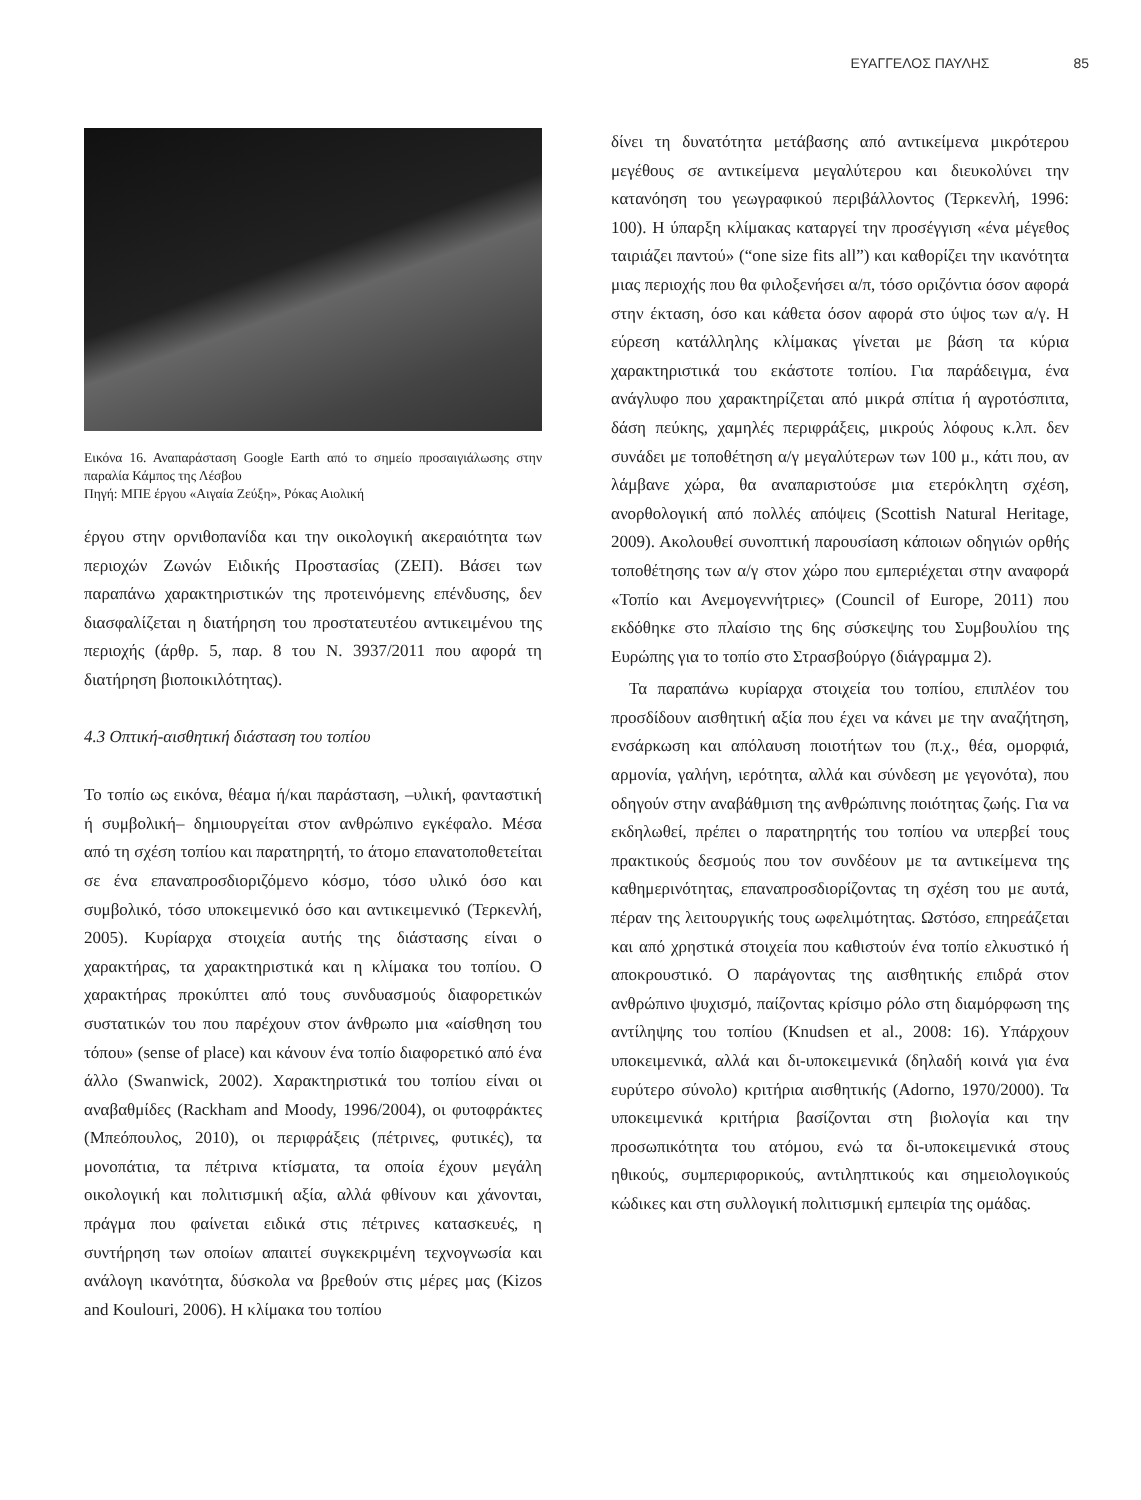ΕΥΑΓΓΕΛΟΣ ΠΑΥΛΗΣ 85
Εικόνα 16. Αναπαράσταση Google Earth από το σημείο προσαιγιάλωσης στην παραλία Κάμπος της Λέσβου
Πηγή: ΜΠΕ έργου «Αιγαία Ζεύξη», Ρόκας Αιολική
έργου στην ορνιθοπανίδα και την οικολογική ακεραιότητα των περιοχών Ζωνών Ειδικής Προστασίας (ΖΕΠ). Βάσει των παραπάνω χαρακτηριστικών της προτεινόμενης επένδυσης, δεν διασφαλίζεται η διατήρηση του προστατευτέου αντικειμένου της περιοχής (άρθρ. 5, παρ. 8 του Ν. 3937/2011 που αφορά τη διατήρηση βιοποικιλότητας).
4.3 Οπτική-αισθητική διάσταση του τοπίου
Το τοπίο ως εικόνα, θέαμα ή/και παράσταση, –υλική, φανταστική ή συμβολική– δημιουργείται στον ανθρώπινο εγκέφαλο. Μέσα από τη σχέση τοπίου και παρατηρητή, το άτομο επανατοποθετείται σε ένα επαναπροσδιοριζόμενο κόσμο, τόσο υλικό όσο και συμβολικό, τόσο υποκειμενικό όσο και αντικειμενικό (Τερκενλή, 2005). Κυρίαρχα στοιχεία αυτής της διάστασης είναι ο χαρακτήρας, τα χαρακτηριστικά και η κλίμακα του τοπίου. Ο χαρακτήρας προκύπτει από τους συνδυασμούς διαφορετικών συστατικών του που παρέχουν στον άνθρωπο μια «αίσθηση του τόπου» (sense of place) και κάνουν ένα τοπίο διαφορετικό από ένα άλλο (Swanwick, 2002). Χαρακτηριστικά του τοπίου είναι οι αναβαθμίδες (Rackham and Moody, 1996/2004), οι φυτοφράκτες (Μπεόπουλος, 2010), οι περιφράξεις (πέτρινες, φυτικές), τα μονοπάτια, τα πέτρινα κτίσματα, τα οποία έχουν μεγάλη οικολογική και πολιτισμική αξία, αλλά φθίνουν και χάνονται, πράγμα που φαίνεται ειδικά στις πέτρινες κατασκευές, η συντήρηση των οποίων απαιτεί συγκεκριμένη τεχνογνωσία και ανάλογη ικανότητα, δύσκολα να βρεθούν στις μέρες μας (Kizos and Koulouri, 2006). Η κλίμακα του τοπίου
δίνει τη δυνατότητα μετάβασης από αντικείμενα μικρότερου μεγέθους σε αντικείμενα μεγαλύτερου και διευκολύνει την κατανόηση του γεωγραφικού περιβάλλοντος (Τερκενλή, 1996: 100). Η ύπαρξη κλίμακας καταργεί την προσέγγιση «ένα μέγεθος ταιριάζει παντού» (“one size fits all”) και καθορίζει την ικανότητα μιας περιοχής που θα φιλοξενήσει α/π, τόσο οριζόντια όσον αφορά στην έκταση, όσο και κάθετα όσον αφορά στο ύψος των α/γ. Η εύρεση κατάλληλης κλίμακας γίνεται με βάση τα κύρια χαρακτηριστικά του εκάστοτε τοπίου. Για παράδειγμα, ένα ανάγλυφο που χαρακτηρίζεται από μικρά σπίτια ή αγροτόσπιτα, δάση πεύκης, χαμηλές περιφράξεις, μικρούς λόφους κ.λπ. δεν συνάδει με τοποθέτηση α/γ μεγαλύτερων των 100 μ., κάτι που, αν λάμβανε χώρα, θα αναπαριστούσε μια ετερόκλητη σχέση, ανορθολογική από πολλές απόψεις (Scottish Natural Heritage, 2009). Ακολουθεί συνοπτική παρουσίαση κάποιων οδηγιών ορθής τοποθέτησης των α/γ στον χώρο που εμπεριέχεται στην αναφορά «Τοπίο και Ανεμογεννήτριες» (Council of Europe, 2011) που εκδόθηκε στο πλαίσιο της 6ης σύσκεψης του Συμβουλίου της Ευρώπης για το τοπίο στο Στρασβούργο (διάγραμμα 2).
Τα παραπάνω κυρίαρχα στοιχεία του τοπίου, επιπλέον του προσδίδουν αισθητική αξία που έχει να κάνει με την αναζήτηση, ενσάρκωση και απόλαυση ποιοτήτων του (π.χ., θέα, ομορφιά, αρμονία, γαλήνη, ιερότητα, αλλά και σύνδεση με γεγονότα), που οδηγούν στην αναβάθμιση της ανθρώπινης ποιότητας ζωής. Για να εκδηλωθεί, πρέπει ο παρατηρητής του τοπίου να υπερβεί τους πρακτικούς δεσμούς που τον συνδέουν με τα αντικείμενα της καθημερινότητας, επαναπροσδιορίζοντας τη σχέση του με αυτά, πέραν της λειτουργικής τους ωφελιμότητας. Ωστόσο, επηρεάζεται και από χρηστικά στοιχεία που καθιστούν ένα τοπίο ελκυστικό ή αποκρουστικό. Ο παράγοντας της αισθητικής επιδρά στον ανθρώπινο ψυχισμό, παίζοντας κρίσιμο ρόλο στη διαμόρφωση της αντίληψης του τοπίου (Knudsen et al., 2008: 16). Υπάρχουν υποκειμενικά, αλλά και δι-υποκειμενικά (δηλαδή κοινά για ένα ευρύτερο σύνολο) κριτήρια αισθητικής (Adorno, 1970/2000). Τα υποκειμενικά κριτήρια βασίζονται στη βιολογία και την προσωπικότητα του ατόμου, ενώ τα δι-υποκειμενικά στους ηθικούς, συμπεριφορικούς, αντιληπτικούς και σημειολογικούς κώδικες και στη συλλογική πολιτισμική εμπειρία της ομάδας.